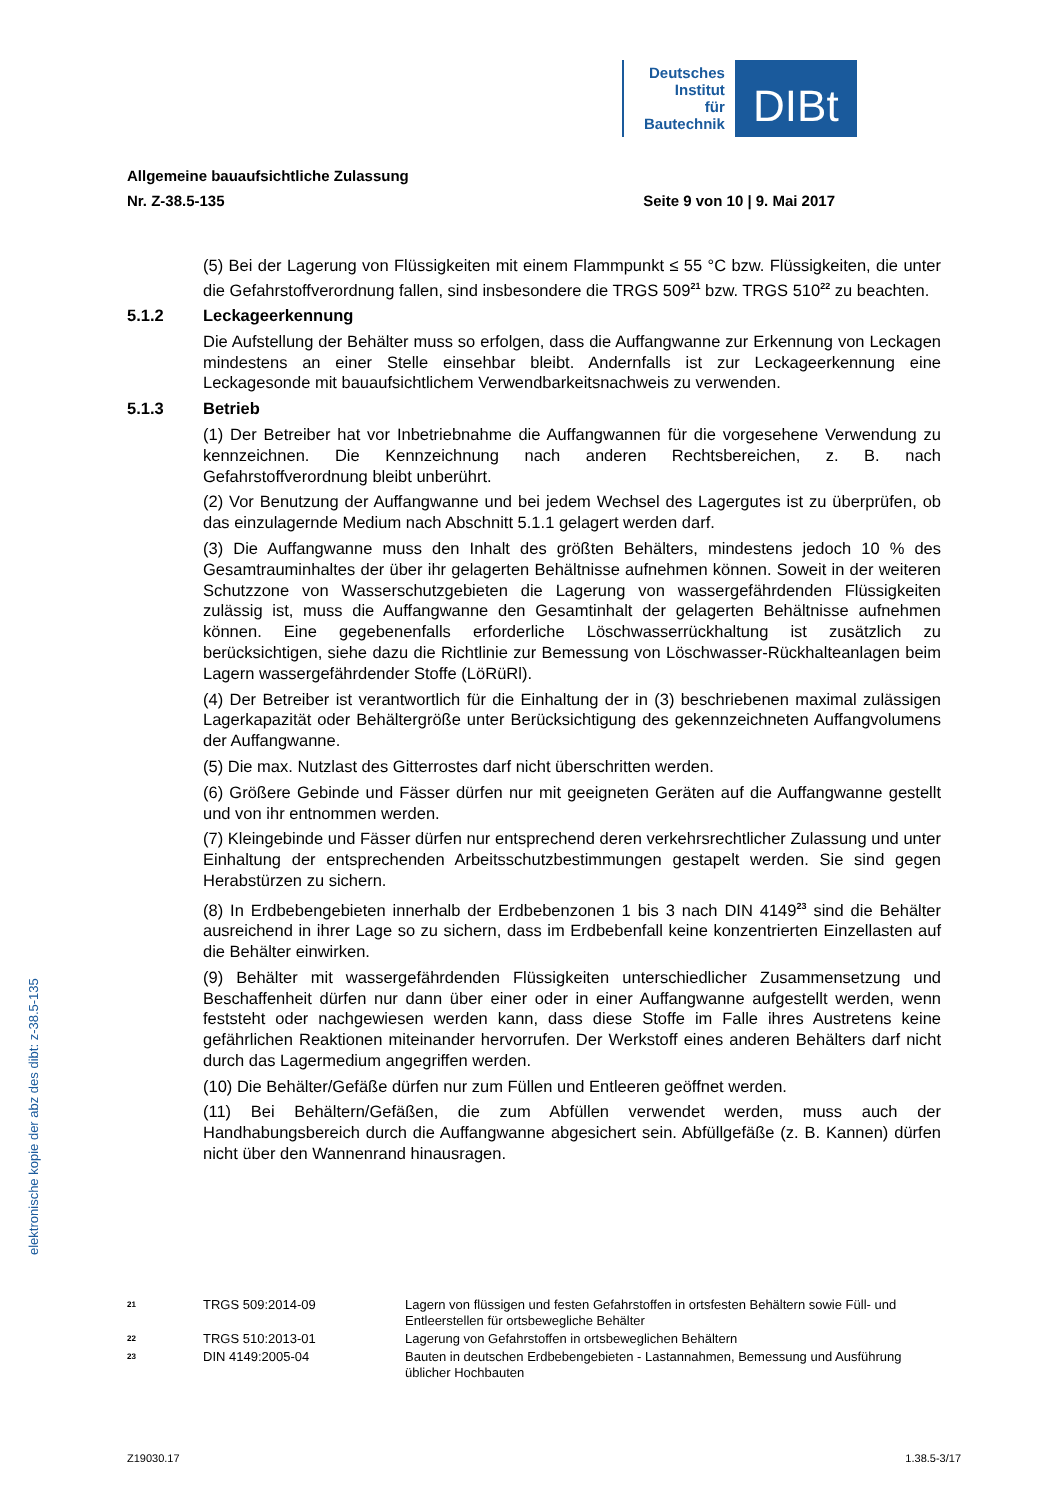Deutsches
Institut
für
Bautechnik
DIBt
Allgemeine bauaufsichtliche Zulassung
Nr. Z-38.5-135 Seite 9 von 10 | 9. Mai 2017
(5) Bei der Lagerung von Flüssigkeiten mit einem Flammpunkt ≤ 55 °C bzw. Flüssigkeiten, die unter die Gefahrstoffverordnung fallen, sind insbesondere die TRGS 509<sup>21</sup> bzw. TRGS 510<sup>22</sup> zu beachten.
5.1.2 Leckageerkennung
Die Aufstellung der Behälter muss so erfolgen, dass die Auffangwanne zur Erkennung von Leckagen mindestens an einer Stelle einsehbar bleibt. Andernfalls ist zur Leckageerkennung eine Leckagesonde mit bauaufsichtlichem Verwendbarkeitsnachweis zu verwenden.
5.1.3 Betrieb
(1) Der Betreiber hat vor Inbetriebnahme die Auffangwannen für die vorgesehene Verwendung zu kennzeichnen. Die Kennzeichnung nach anderen Rechtsbereichen, z. B. nach Gefahrstoffverordnung bleibt unberührt.
(2) Vor Benutzung der Auffangwanne und bei jedem Wechsel des Lagergutes ist zu überprüfen, ob das einzulagernde Medium nach Abschnitt 5.1.1 gelagert werden darf.
(3) Die Auffangwanne muss den Inhalt des größten Behälters, mindestens jedoch 10 % des Gesamtrauminhaltes der über ihr gelagerten Behältnisse aufnehmen können. Soweit in der weiteren Schutzzone von Wasserschutzgebieten die Lagerung von wassergefährdenden Flüssigkeiten zulässig ist, muss die Auffangwanne den Gesamtinhalt der gelagerten Behältnisse aufnehmen können. Eine gegebenenfalls erforderliche Löschwasserrückhaltung ist zusätzlich zu berücksichtigen, siehe dazu die Richtlinie zur Bemessung von Löschwasser-Rückhalteanlagen beim Lagern wassergefährdender Stoffe (LöRüRl).
(4) Der Betreiber ist verantwortlich für die Einhaltung der in (3) beschriebenen maximal zulässigen Lagerkapazität oder Behältergröße unter Berücksichtigung des gekennzeichneten Auffangvolumens der Auffangwanne.
(5) Die max. Nutzlast des Gitterrostes darf nicht überschritten werden.
(6) Größere Gebinde und Fässer dürfen nur mit geeigneten Geräten auf die Auffangwanne gestellt und von ihr entnommen werden.
(7) Kleingebinde und Fässer dürfen nur entsprechend deren verkehrsrechtlicher Zulassung und unter Einhaltung der entsprechenden Arbeitsschutzbestimmungen gestapelt werden. Sie sind gegen Herabstürzen zu sichern.
(8) In Erdbebengebieten innerhalb der Erdbebenzonen 1 bis 3 nach DIN 4149<sup>23</sup> sind die Behälter ausreichend in ihrer Lage so zu sichern, dass im Erdbebenfall keine konzentrierten Einzellasten auf die Behälter einwirken.
(9) Behälter mit wassergefährdenden Flüssigkeiten unterschiedlicher Zusammensetzung und Beschaffenheit dürfen nur dann über einer oder in einer Auffangwanne aufgestellt werden, wenn feststeht oder nachgewiesen werden kann, dass diese Stoffe im Falle ihres Austretens keine gefährlichen Reaktionen miteinander hervorrufen. Der Werkstoff eines anderen Behälters darf nicht durch das Lagermedium angegriffen werden.
(10) Die Behälter/Gefäße dürfen nur zum Füllen und Entleeren geöffnet werden.
(11) Bei Behältern/Gefäßen, die zum Abfüllen verwendet werden, muss auch der Handhabungsbereich durch die Auffangwanne abgesichert sein. Abfüllgefäße (z. B. Kannen) dürfen nicht über den Wannenrand hinausragen.
elektronische kopie der abz des dibt: z-38.5-135
21 TRGS 509:2014-09 Lagern von flüssigen und festen Gefahrstoffen in ortsfesten Behältern sowie Füll- und Entleerstellen für ortsbewegliche Behälter
22 TRGS 510:2013-01 Lagerung von Gefahrstoffen in ortsbeweglichen Behältern
23 DIN 4149:2005-04 Bauten in deutschen Erdbebengebieten - Lastannahmen, Bemessung und Ausführung üblicher Hochbauten
Z19030.17 1.38.5-3/17